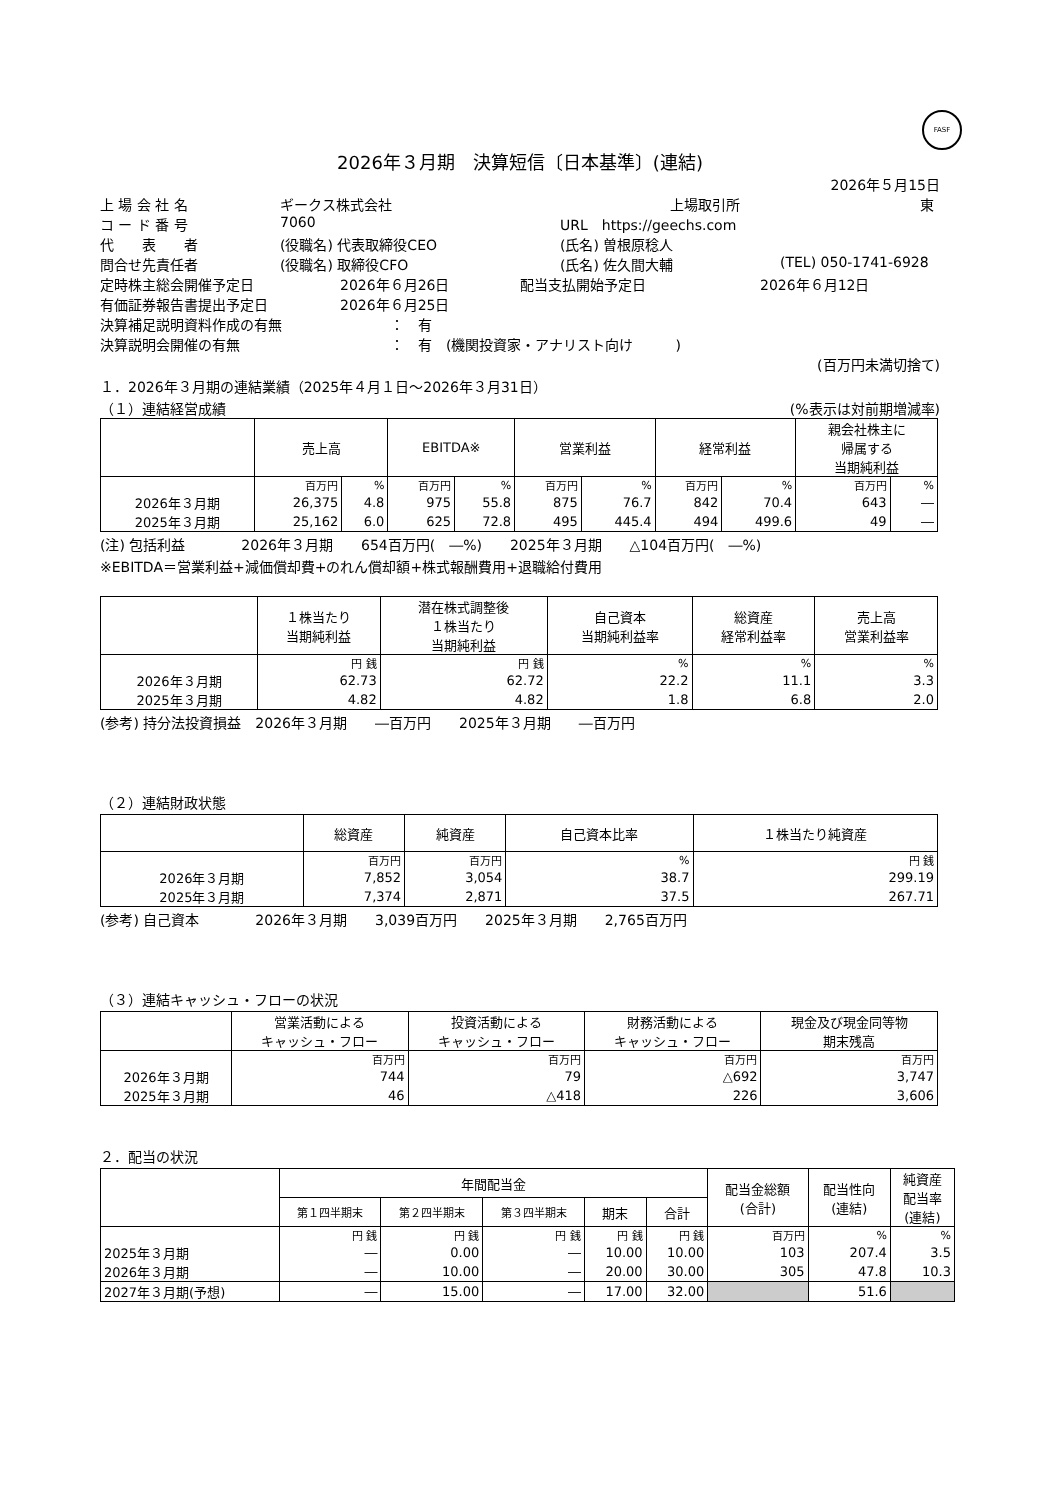FASF
2026年３月期　決算短信〔日本基準〕(連結)
2026年５月15日
上 場 会 社 名 ギークス株式会社 上場取引所 東
コ ー ド 番 号 7060 URL　https://geechs.com
代　　表　　者 (役職名) 代表取締役CEO (氏名) 曽根原稔人
問合せ先責任者 (役職名) 取締役CFO (氏名) 佐久間大輔 (TEL) 050-1741-6928
定時株主総会開催予定日 2026年６月26日 配当支払開始予定日 2026年６月12日
有価証券報告書提出予定日 2026年６月25日
決算補足説明資料作成の有無 ：　有
決算説明会開催の有無 ：　有　(機関投資家・アナリスト向け　　　)
(百万円未満切捨て)
１．2026年３月期の連結業績（2025年４月１日～2026年３月31日）
（１）連結経営成績 (%表示は対前期増減率)
| | 売上高 | | EBITDA※ | | 営業利益 | | 経常利益 | | 親会社株主に 帰属する 当期純利益 | |
| --- | --- | --- | --- | --- | --- | --- | --- | --- | --- | --- |
| | 百万円 | % | 百万円 | % | 百万円 | % | 百万円 | % | 百万円 | % |
| 2026年３月期 | 26,375 | 4.8 | 975 | 55.8 | 875 | 76.7 | 842 | 70.4 | 643 | ― |
| 2025年３月期 | 25,162 | 6.0 | 625 | 72.8 | 495 | 445.4 | 494 | 499.6 | 49 | ― |
(注) 包括利益　　　　2026年３月期　　654百万円(　―%)　　2025年３月期　　△104百万円(　―%)
※EBITDA＝営業利益+減価償却費+のれん償却額+株式報酬費用+退職給付費用
| | １株当たり 当期純利益 | 潜在株式調整後 １株当たり 当期純利益 | 自己資本 当期純利益率 | 総資産 経常利益率 | 売上高 営業利益率 |
| --- | --- | --- | --- | --- | --- |
| | 円 銭 | 円 銭 | % | % | % |
| 2026年３月期 | 62.73 | 62.72 | 22.2 | 11.1 | 3.3 |
| 2025年３月期 | 4.82 | 4.82 | 1.8 | 6.8 | 2.0 |
(参考) 持分法投資損益　2026年３月期　　―百万円　　2025年３月期　　―百万円
（２）連結財政状態
| | 総資産 | 純資産 | 自己資本比率 | １株当たり純資産 |
| --- | --- | --- | --- | --- |
| | 百万円 | 百万円 | % | 円 銭 |
| 2026年３月期 | 7,852 | 3,054 | 38.7 | 299.19 |
| 2025年３月期 | 7,374 | 2,871 | 37.5 | 267.71 |
(参考) 自己資本　　　　2026年３月期　　3,039百万円　　2025年３月期　　2,765百万円
（３）連結キャッシュ・フローの状況
| | 営業活動による キャッシュ・フロー | 投資活動による キャッシュ・フロー | 財務活動による キャッシュ・フロー | 現金及び現金同等物 期末残高 |
| --- | --- | --- | --- | --- |
| | 百万円 | 百万円 | 百万円 | 百万円 |
| 2026年３月期 | 744 | 79 | △692 | 3,747 |
| 2025年３月期 | 46 | △418 | 226 | 3,606 |
２．配当の状況
| | 年間配当金 | | | | | 配当金総額 (合計) | 配当性向 (連結) | 純資産 配当率 (連結) |
| --- | --- | --- | --- | --- | --- | --- | --- | --- |
| | 第１四半期末 | 第２四半期末 | 第３四半期末 | 期末 | 合計 | | | |
| | 円 銭 | 円 銭 | 円 銭 | 円 銭 | 円 銭 | 百万円 | % | % |
| 2025年３月期 | ― | 0.00 | ― | 10.00 | 10.00 | 103 | 207.4 | 3.5 |
| 2026年３月期 | ― | 10.00 | ― | 20.00 | 30.00 | 305 | 47.8 | 10.3 |
| 2027年３月期(予想) | ― | 15.00 | ― | 17.00 | 32.00 | | 51.6 | |